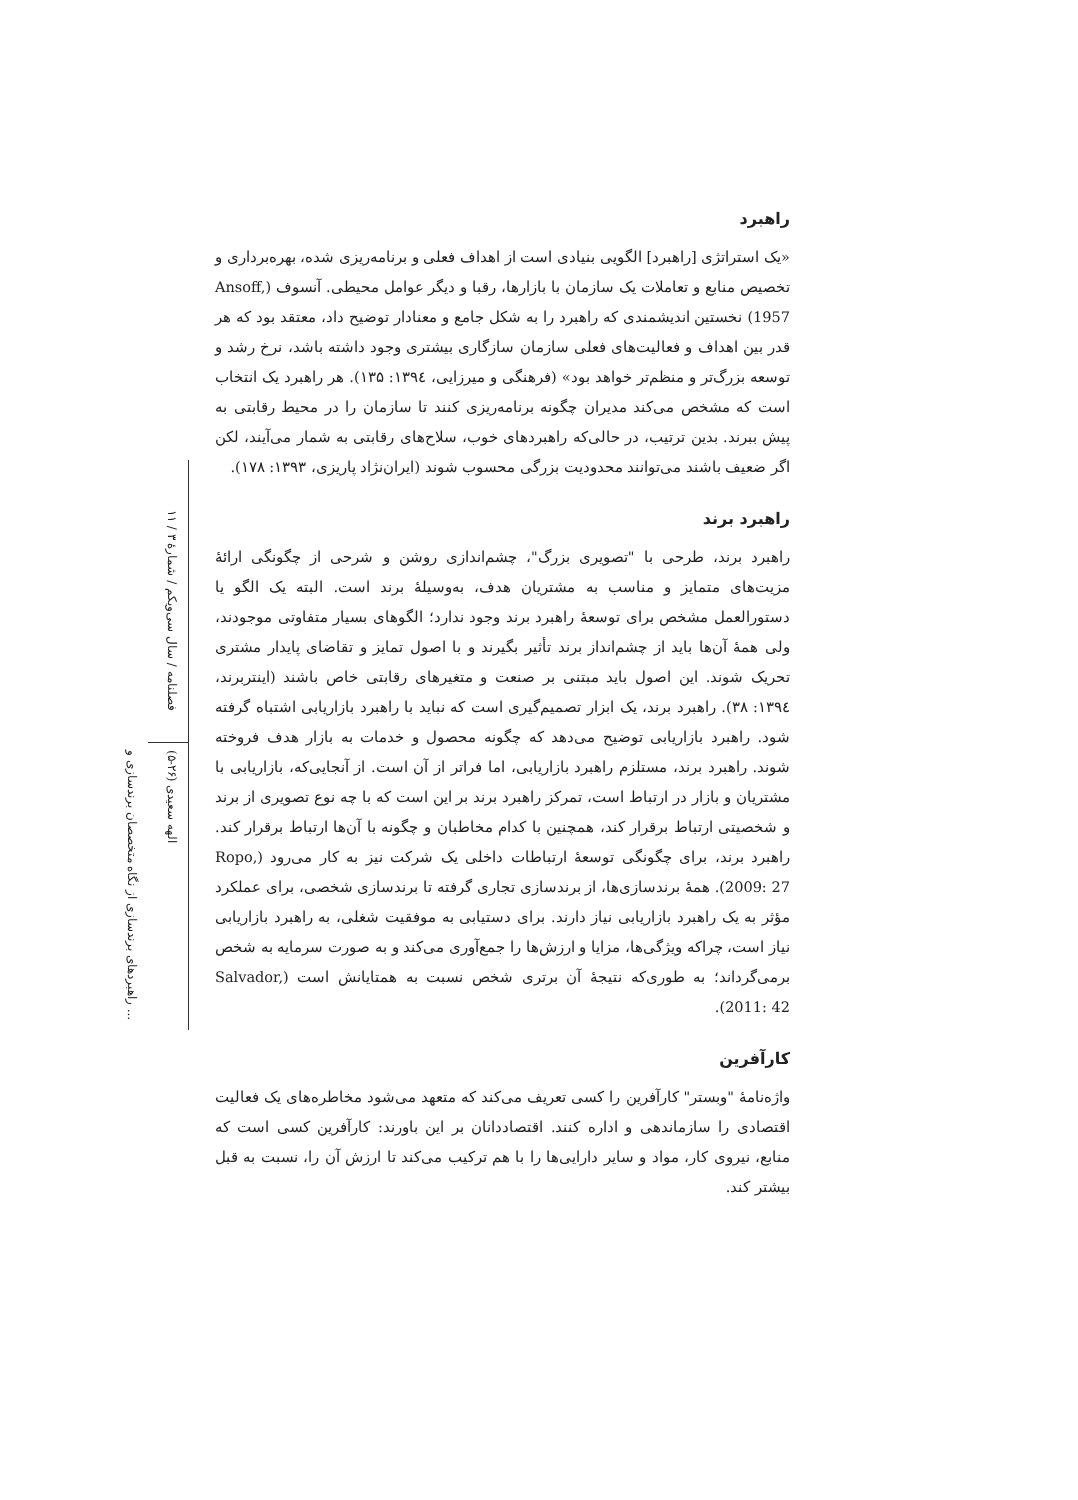فصلنامه / سال سی‌ویکم / شمارهٔ ۳ / ۱۱
الهه سعیدی (۲۶-۵)
راهبردهای برندسازی از نگاه متخصصان برندسازی و ...
راهبرد
«یک استراتژی [راهبرد] الگویی بنیادی است از اهداف فعلی و برنامه‌ریزی شده، بهره‌برداری و تخصیص منابع و تعاملات یک سازمان با بازارها، رقبا و دیگر عوامل محیطی. آنسوف (Ansoff, 1957) نخستین اندیشمندی که راهبرد را به شکل جامع و معنادار توضیح داد، معتقد بود که هر قدر بین اهداف و فعالیت‌های فعلی سازمان سازگاری بیشتری وجود داشته باشد، نرخ رشد و توسعه بزرگ‌تر و منظم‌تر خواهد بود» (فرهنگی و میرزایی، ۱۳۹٤: ۱۳۵). هر راهبرد یک انتخاب است که مشخص می‌کند مدیران چگونه برنامه‌ریزی کنند تا سازمان را در محیط رقابتی به پیش ببرند. بدین ترتیب، در حالی‌که راهبردهای خوب، سلاح‌های رقابتی به شمار می‌آیند، لکن اگر ضعیف باشند می‌توانند محدودیت بزرگی محسوب شوند (ایران‌نژاد پاریزی، ۱۳۹۳: ۱۷۸).
راهبرد برند
راهبرد برند، طرحی با "تصویری بزرگ"، چشم‌اندازی روشن و شرحی از چگونگی ارائهٔ مزیت‌های متمایز و مناسب به مشتریان هدف، به‌وسیلهٔ برند است. البته یک الگو یا دستورالعمل مشخص برای توسعهٔ راهبرد برند وجود ندارد؛ الگوهای بسیار متفاوتی موجودند، ولی همهٔ آن‌ها باید از چشم‌انداز برند تأثیر بگیرند و با اصول تمایز و تقاضای پایدار مشتری تحریک شوند. این اصول باید مبتنی بر صنعت و متغیرهای رقابتی خاص باشند (اینتربرند، ۱۳۹٤: ۳۸). راهبرد برند، یک ابزار تصمیم‌گیری است که نباید با راهبرد بازاریابی اشتباه گرفته شود. راهبرد بازاریابی توضیح می‌دهد که چگونه محصول و خدمات به بازار هدف فروخته شوند. راهبرد برند، مستلزم راهبرد بازاریابی، اما فراتر از آن است. از آنجایی‌که، بازاریابی با مشتریان و بازار در ارتباط است، تمرکز راهبرد برند بر این است که با چه نوع تصویری از برند و شخصیتی ارتباط برقرار کند، همچنین با کدام مخاطبان و چگونه با آن‌ها ارتباط برقرار کند. راهبرد برند، برای چگونگی توسعهٔ ارتباطات داخلی یک شرکت نیز به کار می‌رود (Ropo, 2009: 27). همهٔ برندسازی‌ها، از برندسازی تجاری گرفته تا برندسازی شخصی، برای عملکرد مؤثر به یک راهبرد بازاریابی نیاز دارند. برای دستیابی به موفقیت شغلی، به راهبرد بازاریابی نیاز است، چراکه ویژگی‌ها، مزایا و ارزش‌ها را جمع‌آوری می‌کند و به صورت سرمایه به شخص برمی‌گرداند؛ به طوری‌که نتیجهٔ آن برتری شخص نسبت به همتایانش است (Salvador, 2011: 42).
کارآفرین
واژه‌نامهٔ "وبستر" کارآفرین را کسی تعریف می‌کند که متعهد می‌شود مخاطره‌های یک فعالیت اقتصادی را سازماندهی و اداره کنند. اقتصاددانان بر این باورند: کارآفرین کسی است که منابع، نیروی کار، مواد و سایر دارایی‌ها را با هم ترکیب می‌کند تا ارزش آن را، نسبت به قبل بیشتر کند.